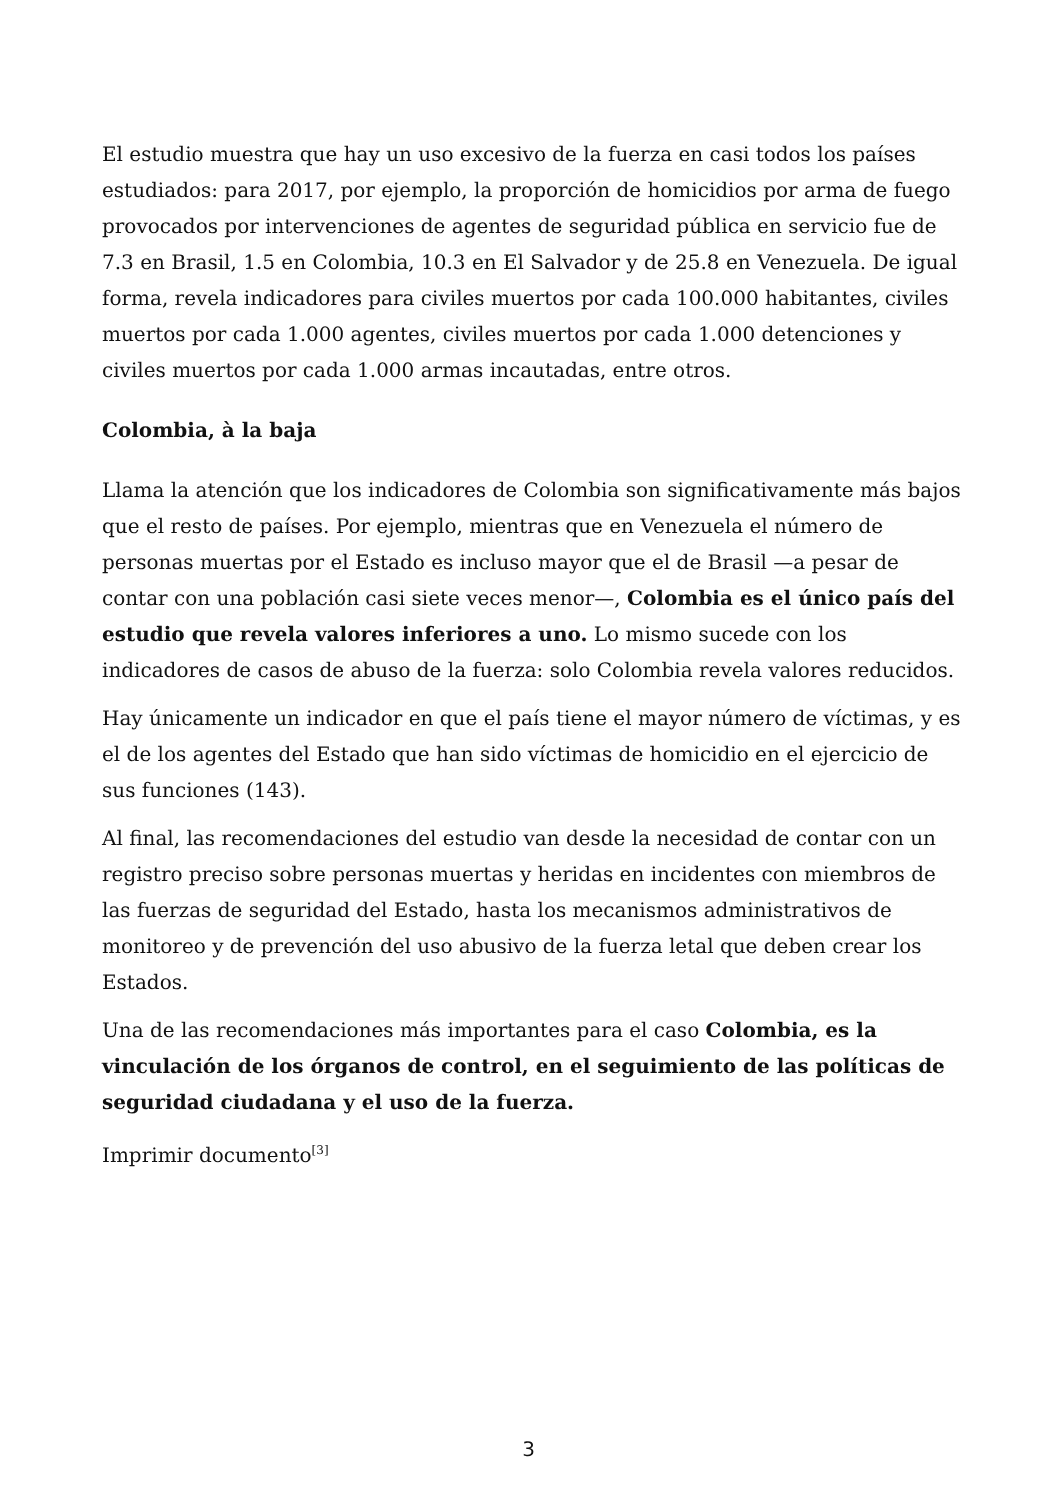El estudio muestra que hay un uso excesivo de la fuerza en casi todos los países estudiados: para 2017, por ejemplo, la proporción de homicidios por arma de fuego provocados por intervenciones de agentes de seguridad pública en servicio fue de 7.3 en Brasil, 1.5 en Colombia, 10.3 en El Salvador y de 25.8 en Venezuela. De igual forma, revela indicadores para civiles muertos por cada 100.000 habitantes, civiles muertos por cada 1.000 agentes, civiles muertos por cada 1.000 detenciones y civiles muertos por cada 1.000 armas incautadas, entre otros.
Colombia, à la baja
Llama la atención que los indicadores de Colombia son significativamente más bajos que el resto de países. Por ejemplo, mientras que en Venezuela el número de personas muertas por el Estado es incluso mayor que el de Brasil —a pesar de contar con una población casi siete veces menor—, Colombia es el único país del estudio que revela valores inferiores a uno. Lo mismo sucede con los indicadores de casos de abuso de la fuerza: solo Colombia revela valores reducidos.
Hay únicamente un indicador en que el país tiene el mayor número de víctimas, y es el de los agentes del Estado que han sido víctimas de homicidio en el ejercicio de sus funciones (143).
Al final, las recomendaciones del estudio van desde la necesidad de contar con un registro preciso sobre personas muertas y heridas en incidentes con miembros de las fuerzas de seguridad del Estado, hasta los mecanismos administrativos de monitoreo y de prevención del uso abusivo de la fuerza letal que deben crear los Estados.
Una de las recomendaciones más importantes para el caso Colombia, es la vinculación de los órganos de control, en el seguimiento de las políticas de seguridad ciudadana y el uso de la fuerza.
Imprimir documento<sup>[3]</sup>
3